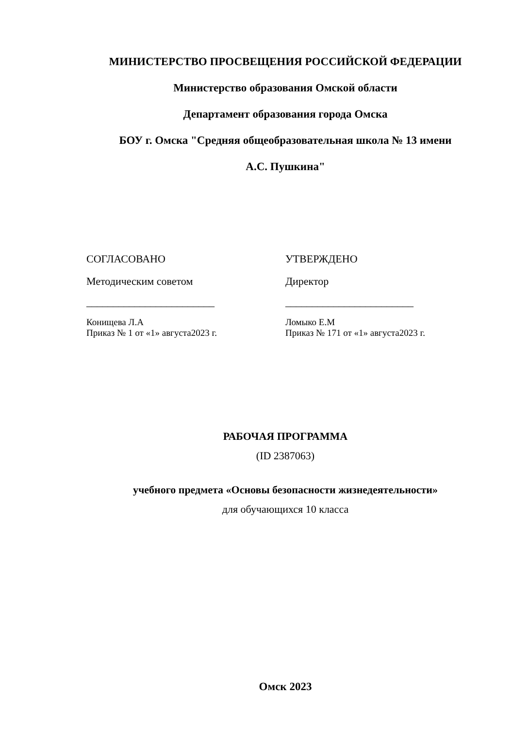МИНИСТЕРСТВО ПРОСВЕЩЕНИЯ РОССИЙСКОЙ ФЕДЕРАЦИИ
Министерство образования Омской области
Департамент образования города Омска
БОУ г. Омска "Средняя общеобразовательная школа № 13 имени
А.С. Пушкина"
СОГЛАСОВАНО
Методическим советом
________________________
Конищева Л.А
Приказ № 1 от «1» августа2023 г.
УТВЕРЖДЕНО
Директор
________________________
Ломыко Е.М
Приказ № 171 от «1» августа2023 г.
РАБОЧАЯ ПРОГРАММА
(ID 2387063)
учебного предмета «Основы безопасности жизнедеятельности»
для обучающихся 10 класса
Омск 2023